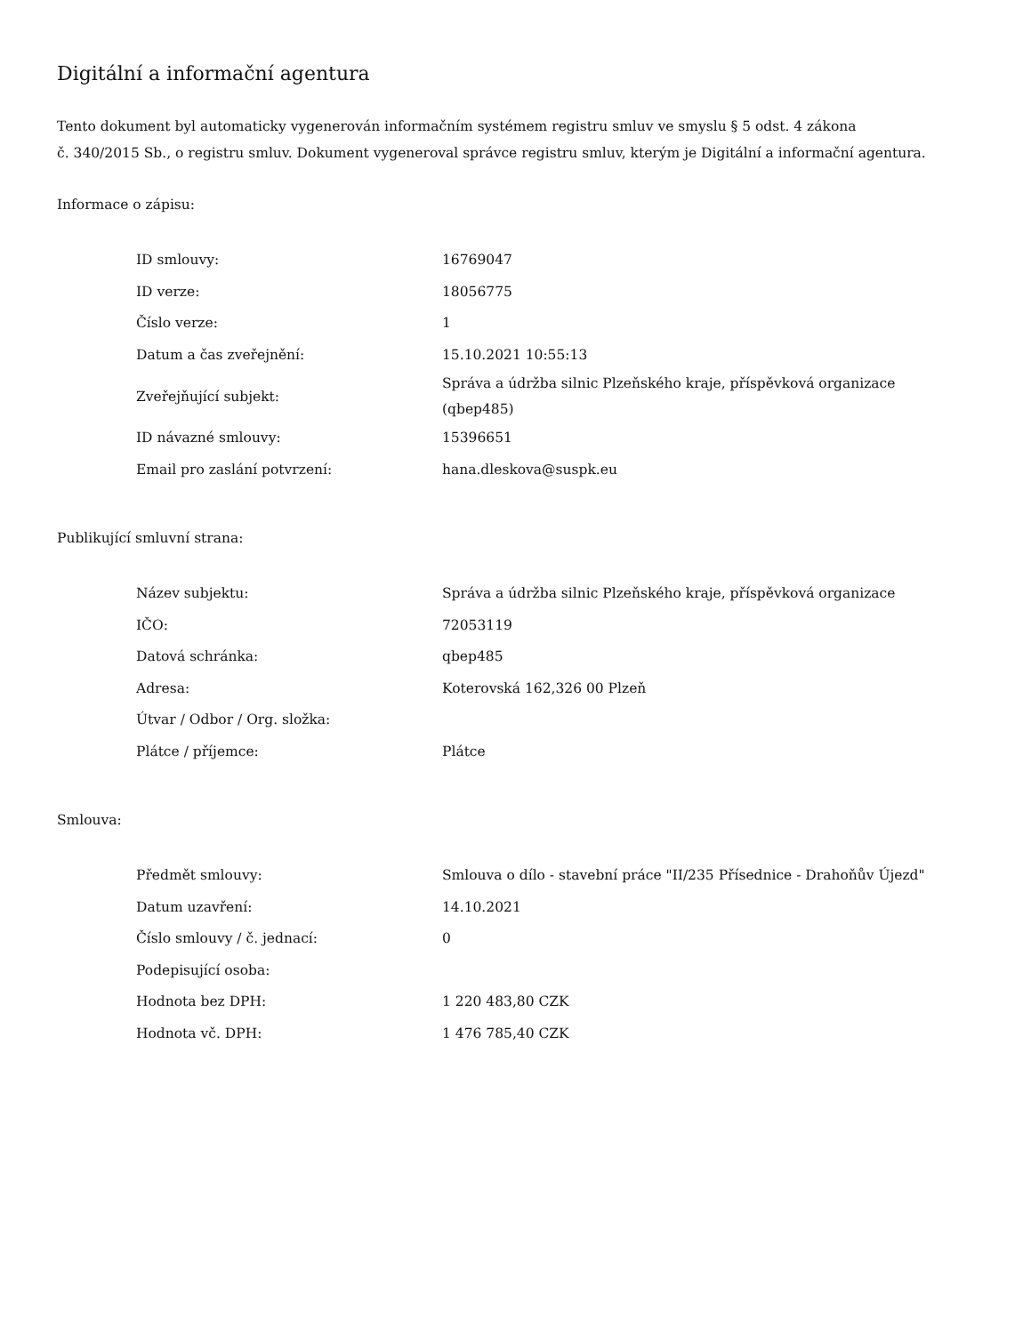Digitální a informační agentura
Tento dokument byl automaticky vygenerován informačním systémem registru smluv ve smyslu § 5 odst. 4 zákona
č. 340/2015 Sb., o registru smluv. Dokument vygeneroval správce registru smluv, kterým je Digitální a informační agentura.
Informace o zápisu:
| ID smlouvy: | 16769047 |
| ID verze: | 18056775 |
| Číslo verze: | 1 |
| Datum a čas zveřejnění: | 15.10.2021 10:55:13 |
| Zveřejňující subjekt: | Správa a údržba silnic Plzeňského kraje, příspěvková organizace (qbep485) |
| ID návazné smlouvy: | 15396651 |
| Email pro zaslání potvrzení: | hana.dleskova@suspk.eu |
Publikující smluvní strana:
| Název subjektu: | Správa a údržba silnic Plzeňského kraje, příspěvková organizace |
| IČO: | 72053119 |
| Datová schránka: | qbep485 |
| Adresa: | Koterovská 162,326 00 Plzeň |
| Útvar / Odbor / Org. složka: | |
| Plátce / příjemce: | Plátce |
Smlouva:
| Předmět smlouvy: | Smlouva o dílo - stavební práce "II/235 Přísednice - Drahoňův Újezd" |
| Datum uzavření: | 14.10.2021 |
| Číslo smlouvy / č. jednací: | 0 |
| Podepisující osoba: | |
| Hodnota bez DPH: | 1 220 483,80 CZK |
| Hodnota vč. DPH: | 1 476 785,40 CZK |